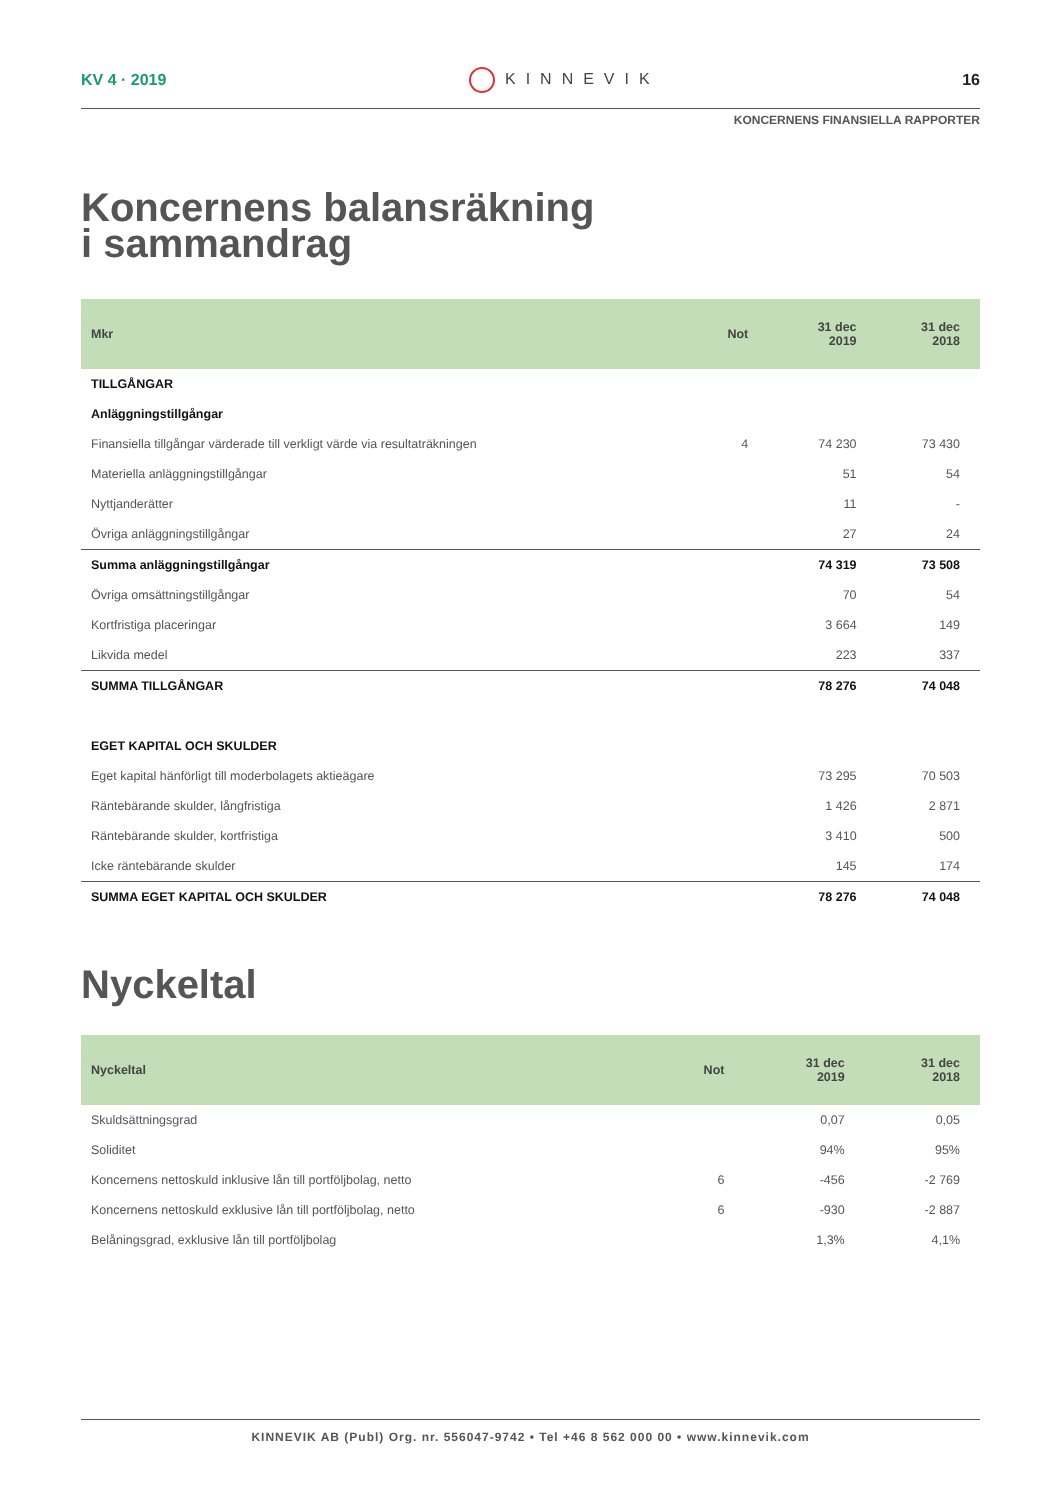KV 4 · 2019 KINNEVIK 16
KONCERNENS FINANSIELLA RAPPORTER
Koncernens balansräkning
i sammandrag
| Mkr | Not | 31 dec 2019 | 31 dec 2018 |
| --- | --- | --- | --- |
| TILLGÅNGAR | | | |
| Anläggningstillgångar | | | |
| Finansiella tillgångar värderade till verkligt värde via resultaträkningen | 4 | 74 230 | 73 430 |
| Materiella anläggningstillgångar | | 51 | 54 |
| Nyttjanderätter | | 11 | - |
| Övriga anläggningstillgångar | | 27 | 24 |
| Summa anläggningstillgångar | | 74 319 | 73 508 |
| Övriga omsättningstillgångar | | 70 | 54 |
| Kortfristiga placeringar | | 3 664 | 149 |
| Likvida medel | | 223 | 337 |
| SUMMA TILLGÅNGAR | | 78 276 | 74 048 |
| EGET KAPITAL OCH SKULDER | | | |
| Eget kapital hänförligt till moderbolagets aktieägare | | 73 295 | 70 503 |
| Räntebärande skulder, långfristiga | | 1 426 | 2 871 |
| Räntebärande skulder, kortfristiga | | 3 410 | 500 |
| Icke räntebärande skulder | | 145 | 174 |
| SUMMA EGET KAPITAL OCH SKULDER | | 78 276 | 74 048 |
Nyckeltal
| Nyckeltal | Not | 31 dec 2019 | 31 dec 2018 |
| --- | --- | --- | --- |
| Skuldsättningsgrad | | 0,07 | 0,05 |
| Soliditet | | 94% | 95% |
| Koncernens nettoskuld inklusive lån till portföljbolag, netto | 6 | -456 | -2 769 |
| Koncernens nettoskuld exklusive lån till portföljbolag, netto | 6 | -930 | -2 887 |
| Belåningsgrad, exklusive lån till portföljbolag | | 1,3% | 4,1% |
KINNEVIK AB (Publ) Org. nr. 556047-9742 • Tel +46 8 562 000 00 • www.kinnevik.com